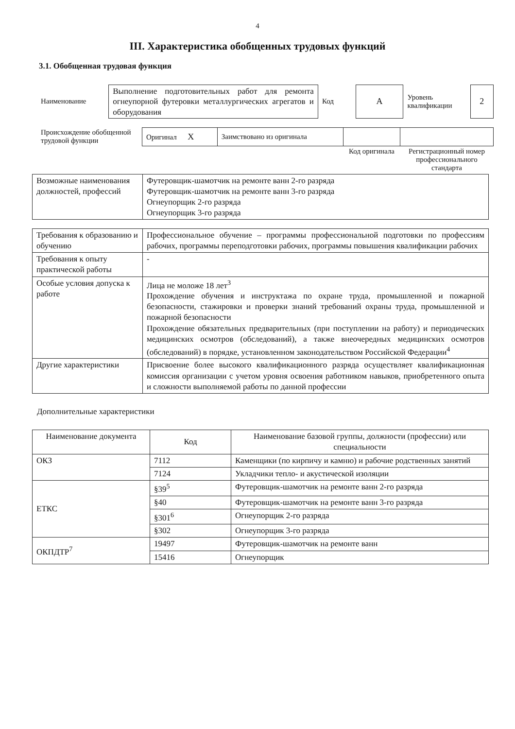4
III. Характеристика обобщенных трудовых функций
3.1. Обобщенная трудовая функция
| Наименование | Выполнение подготовительных работ для ремонта огнеупорной футеровки металлургических агрегатов и оборудования | Код | А | Уровень квалификации | 2 |
| Происхождение обобщенной трудовой функции | Оригинал Х | Заимствовано из оригинала | | |
| | | | Код оригинала | Регистрационный номер профессионального стандарта |
| Возможные наименования должностей, профессий | Футеровщик-шамотчик на ремонте ванн 2-го разряда Футеровщик-шамотчик на ремонте ванн 3-го разряда Огнеупорщик 2-го разряда Огнеупорщик 3-го разряда |
| Требования к образованию и обучению | Профессиональное обучение – программы профессиональной подготовки по профессиям рабочих, программы переподготовки рабочих, программы повышения квалификации рабочих |
| Требования к опыту практической работы | - |
| Особые условия допуска к работе | Лица не моложе 18 лет<sup>3</sup> Прохождение обучения и инструктажа по охране труда, промышленной и пожарной безопасности, стажировки и проверки знаний требований охраны труда, промышленной и пожарной безопасности Прохождение обязательных предварительных (при поступлении на работу) и периодических медицинских осмотров (обследований), а также внеочередных медицинских осмотров (обследований) в порядке, установленном законодательством Российской Федерации<sup>4</sup> |
| Другие характеристики | Присвоение более высокого квалификационного разряда осуществляет квалификационная комиссия организации с учетом уровня освоения работником навыков, приобретенного опыта и сложности выполняемой работы по данной профессии |
Дополнительные характеристики
| Наименование документа | Код | Наименование базовой группы, должности (профессии) или специальности |
| --- | --- | --- |
| ОКЗ | 7112 | Каменщики (по кирпичу и камню) и рабочие родственных занятий |
| | 7124 | Укладчики тепло- и акустической изоляции |
| ЕТКС | §39<sup>5</sup> | Футеровщик-шамотчик на ремонте ванн 2-го разряда |
| | §40 | Футеровщик-шамотчик на ремонте ванн 3-го разряда |
| | §301<sup>6</sup> | Огнеупорщик 2-го разряда |
| | §302 | Огнеупорщик 3-го разряда |
| ОКПДТР<sup>7</sup> | 19497 | Футеровщик-шамотчик на ремонте ванн |
| | 15416 | Огнеупорщик |